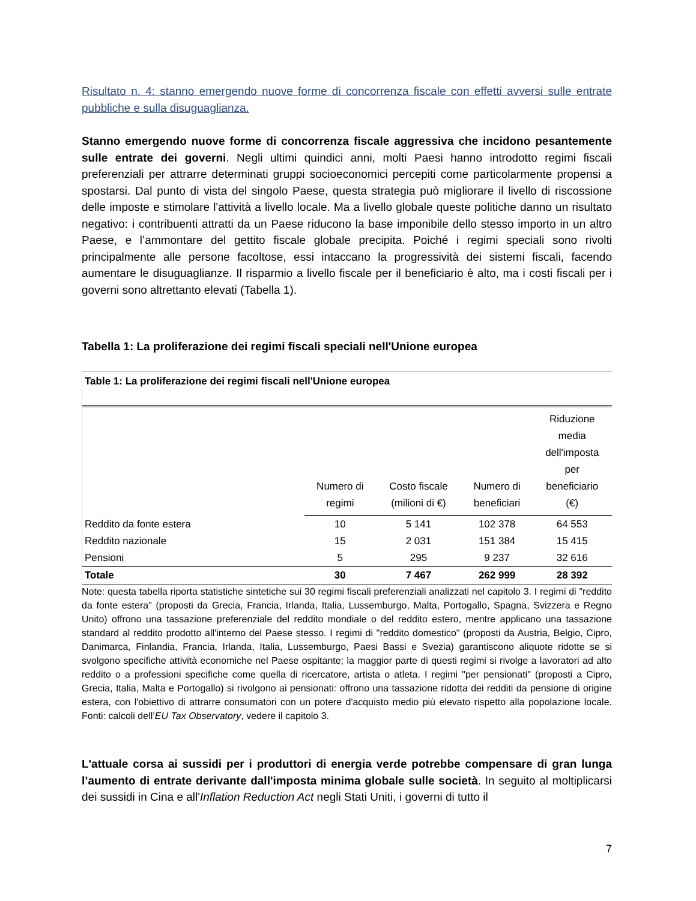Risultato n. 4: stanno emergendo nuove forme di concorrenza fiscale con effetti avversi sulle entrate pubbliche e sulla disuguaglianza.
Stanno emergendo nuove forme di concorrenza fiscale aggressiva che incidono pesantemente sulle entrate dei governi. Negli ultimi quindici anni, molti Paesi hanno introdotto regimi fiscali preferenziali per attrarre determinati gruppi socioeconomici percepiti come particolarmente propensi a spostarsi. Dal punto di vista del singolo Paese, questa strategia può migliorare il livello di riscossione delle imposte e stimolare l'attività a livello locale. Ma a livello globale queste politiche danno un risultato negativo: i contribuenti attratti da un Paese riducono la base imponibile dello stesso importo in un altro Paese, e l’ammontare del gettito fiscale globale precipita. Poiché i regimi speciali sono rivolti principalmente alle persone facoltose, essi intaccano la progressività dei sistemi fiscali, facendo aumentare le disuguaglianze. Il risparmio a livello fiscale per il beneficiario è alto, ma i costi fiscali per i governi sono altrettanto elevati (Tabella 1).
Tabella 1: La proliferazione dei regimi fiscali speciali nell'Unione europea
Table 1: La proliferazione dei regimi fiscali nell'Unione europea
| | Numero di regimi | Costo fiscale (milioni di €) | Numero di beneficiari | Riduzione media dell'imposta per beneficiario (€) |
| --- | --- | --- | --- | --- |
| Reddito da fonte estera | 10 | 5 141 | 102 378 | 64 553 |
| Reddito nazionale | 15 | 2 031 | 151 384 | 15 415 |
| Pensioni | 5 | 295 | 9 237 | 32 616 |
| Totale | 30 | 7 467 | 262 999 | 28 392 |
Note: questa tabella riporta statistiche sintetiche sui 30 regimi fiscali preferenziali analizzati nel capitolo 3. I regimi di "reddito da fonte estera" (proposti da Grecia, Francia, Irlanda, Italia, Lussemburgo, Malta, Portogallo, Spagna, Svizzera e Regno Unito) offrono una tassazione preferenziale del reddito mondiale o del reddito estero, mentre applicano una tassazione standard al reddito prodotto all'interno del Paese stesso. I regimi di "reddito domestico" (proposti da Austria, Belgio, Cipro, Danimarca, Finlandia, Francia, Irlanda, Italia, Lussemburgo, Paesi Bassi e Svezia) garantiscono aliquote ridotte se si svolgono specifiche attività economiche nel Paese ospitante; la maggior parte di questi regimi si rivolge a lavoratori ad alto reddito o a professioni specifiche come quella di ricercatore, artista o atleta. I regimi "per pensionati" (proposti a Cipro, Grecia, Italia, Malta e Portogallo) si rivolgono ai pensionati: offrono una tassazione ridotta dei redditi da pensione di origine estera, con l'obiettivo di attrarre consumatori con un potere d'acquisto medio più elevato rispetto alla popolazione locale. Fonti: calcoli dell’EU Tax Observatory, vedere il capitolo 3.
L'attuale corsa ai sussidi per i produttori di energia verde potrebbe compensare di gran lunga l’aumento di entrate derivante dall'imposta minima globale sulle società. In seguito al moltiplicarsi dei sussidi in Cina e all'Inflation Reduction Act negli Stati Uniti, i governi di tutto il
7